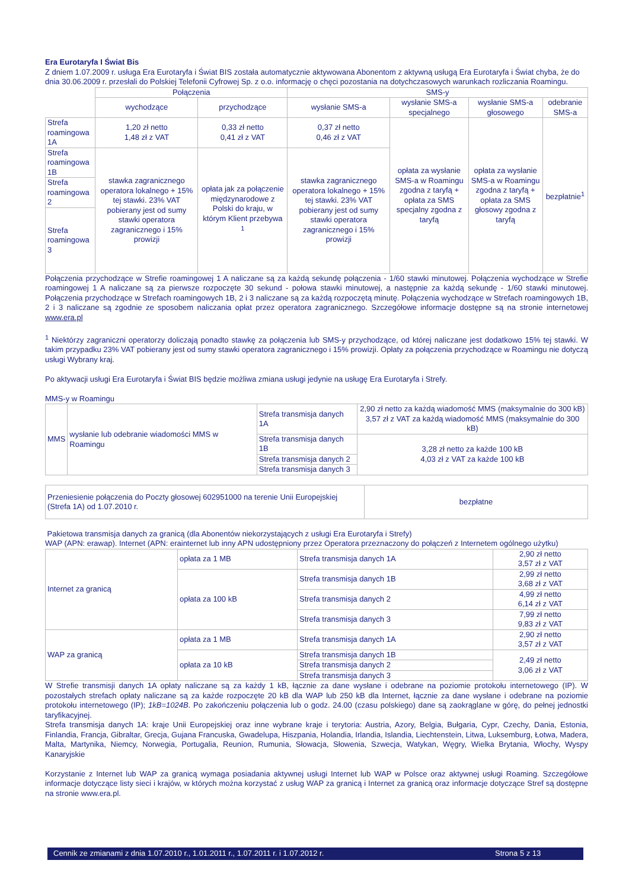Era Eurotaryfa I Świat Bis
Z dniem 1.07.2009 r. usługa Era Eurotaryfa i Świat BIS została automatycznie aktywowana Abonentom z aktywną usługą Era Eurotaryfa i Świat chyba, że do dnia 30.06.2009 r. przesłali do Polskiej Telefonii Cyfrowej Sp. z o.o. informację o chęci pozostania na dotychczasowych warunkach rozliczania Roamingu.
| | Połączenia | | SMS-y | | | |
| | wychodzące | przychodzące | wysłanie SMS-a | wysłanie SMS-a specjalnego | wysłanie SMS-a głosowego | odebranie SMS-a |
| Strefa roamingowa 1A | 1,20 zł netto 1,48 zł z VAT | 0,33 zł netto 0,41 zł z VAT | 0,37 zł netto 0,46 zł z VAT | opłata za wysłanie SMS-a w Roamingu zgodna z taryfą + opłata za SMS specjalny zgodna z taryfą | opłata za wysłanie SMS-a w Roamingu zgodna z taryfą + opłata za SMS głosowy zgodna z taryfą | bezpłatnie<sup>1</sup> |
| Strefa roamingowa 1B | stawka zagranicznego operatora lokalnego + 15% tej stawki. 23% VAT pobierany jest od sumy stawki operatora zagranicznego i 15% prowizji | opłata jak za połączenie międzynarodowe z Polski do kraju, w którym Klient przebywa <sup>1</sup> | stawka zagranicznego operatora lokalnego + 15% tej stawki. 23% VAT pobierany jest od sumy stawki operatora zagranicznego i 15% prowizji | | | |
| Strefa roamingowa 2 | | | | | | |
| Strefa roamingowa 3 | | | | | | |
Połączenia przychodzące w Strefie roamingowej 1 A naliczane są za każdą sekundę połączenia - 1/60 stawki minutowej. Połączenia wychodzące w Strefie roamingowej 1 A naliczane są za pierwsze rozpoczęte 30 sekund - połowa stawki minutowej, a następnie za każdą sekundę - 1/60 stawki minutowej. Połączenia przychodzące w Strefach roamingowych 1B, 2 i 3 naliczane są za każdą rozpoczętą minutę. Połączenia wychodzące w Strefach roamingowych 1B, 2 i 3 naliczane są zgodnie ze sposobem naliczania opłat przez operatora zagranicznego. Szczegółowe informacje dostępne są na stronie internetowej www.era.pl
<sup>1</sup> Niektórzy zagraniczni operatorzy doliczają ponadto stawkę za połączenia lub SMS-y przychodzące, od której naliczane jest dodatkowo 15% tej stawki. W takim przypadku 23% VAT pobierany jest od sumy stawki operatora zagranicznego i 15% prowizji. Opłaty za połączenia przychodzące w Roamingu nie dotyczą usługi Wybrany kraj.
Po aktywacji usługi Era Eurotaryfa i Świat BIS będzie możliwa zmiana usługi jedynie na usługę Era Eurotaryfa i Strefy.
MMS-y w Roamingu
| MMS | wysłanie lub odebranie wiadomości MMS w Roamingu | Strefa transmisja danych 1A | 2,90 zł netto za każdą wiadomość MMS (maksymalnie do 300 kB) 3,57 zł z VAT za każdą wiadomość MMS (maksymalnie do 300 kB) |
| | | Strefa transmisja danych 1B | 3,28 zł netto za każde 100 kB 4,03 zł z VAT za każde 100 kB |
| | | Strefa transmisja danych 2 | |
| | | Strefa transmisja danych 3 | |
| Przeniesienie połączenia do Poczty głosowej 602951000 na terenie Unii Europejskiej (Strefa 1A) od 1.07.2010 r. | bezpłatne |
Pakietowa transmisja danych za granicą (dla Abonentów niekorzystających z usługi Era Eurotaryfa i Strefy)
WAP (APN: erawap). Internet (APN: erainternet lub inny APN udostępniony przez Operatora przeznaczony do połączeń z Internetem ogólnego użytku)
| Internet za granicą | opłata za 1 MB | Strefa transmisja danych 1A | 2,90 zł netto 3,57 zł z VAT |
| | opłata za 100 kB | Strefa transmisja danych 1B | 2,99 zł netto 3,68 zł z VAT |
| | | Strefa transmisja danych 2 | 4,99 zł netto 6,14 zł z VAT |
| | | Strefa transmisja danych 3 | 7,99 zł netto 9,83 zł z VAT |
| WAP za granicą | opłata za 1 MB | Strefa transmisja danych 1A | 2,90 zł netto 3,57 zł z VAT |
| | opłata za 10 kB | Strefa transmisja danych 1B | 2,49 zł netto 3,06 zł z VAT |
| | | Strefa transmisja danych 2 | |
| | | Strefa transmisja danych 3 | |
W Strefie transmisji danych 1A opłaty naliczane są za każdy 1 kB, łącznie za dane wysłane i odebrane na poziomie protokołu internetowego (IP). W pozostałych strefach opłaty naliczane są za każde rozpoczęte 20 kB dla WAP lub 250 kB dla Internet, łącznie za dane wysłane i odebrane na poziomie protokołu internetowego (IP); 1kB=1024B. Po zakończeniu połączenia lub o godz. 24.00 (czasu polskiego) dane są zaokrąglane w górę, do pełnej jednostki taryfikacyjnej.
Strefa transmisja danych 1A: kraje Unii Europejskiej oraz inne wybrane kraje i terytoria: Austria, Azory, Belgia, Bułgaria, Cypr, Czechy, Dania, Estonia, Finlandia, Francja, Gibraltar, Grecja, Gujana Francuska, Gwadelupa, Hiszpania, Holandia, Irlandia, Islandia, Liechtenstein, Litwa, Luksemburg, Łotwa, Madera, Malta, Martynika, Niemcy, Norwegia, Portugalia, Reunion, Rumunia, Słowacja, Słowenia, Szwecja, Watykan, Węgry, Wielka Brytania, Włochy, Wyspy Kanaryjskie
Korzystanie z Internet lub WAP za granicą wymaga posiadania aktywnej usługi Internet lub WAP w Polsce oraz aktywnej usługi Roaming. Szczegółowe informacje dotyczące listy sieci i krajów, w których można korzystać z usług WAP za granicą i Internet za granicą oraz informacje dotyczące Stref są dostępne na stronie www.era.pl.
Cennik ze zmianami z dnia 1.07.2010 r., 1.01.2011 r., 1.07.2011 r. i 1.07.2012 r. Strona 5 z 13